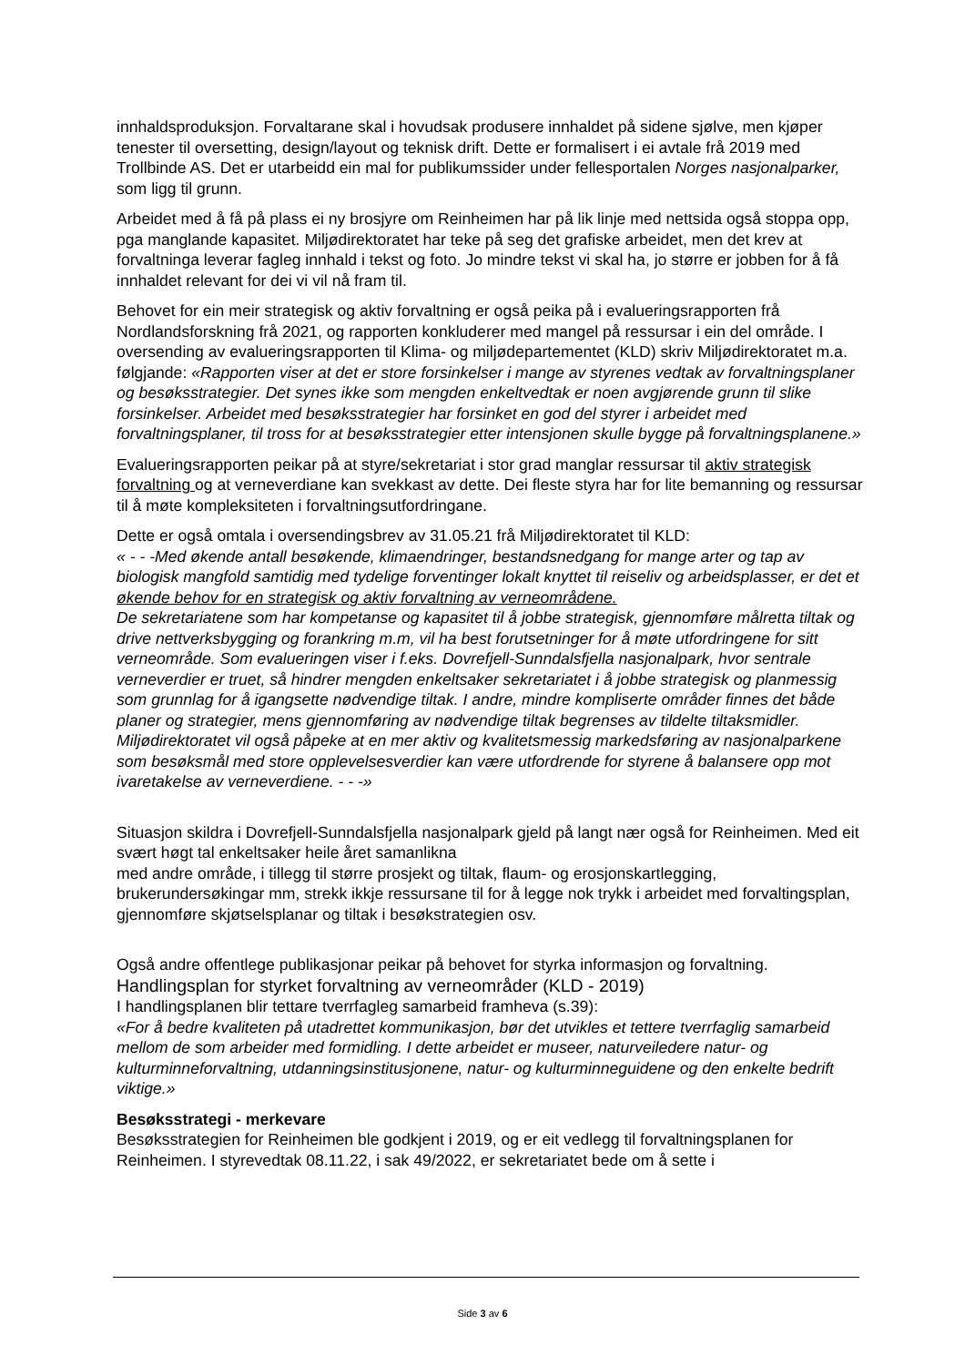innhaldsproduksjon. Forvaltarane skal i hovudsak produsere innhaldet på sidene sjølve, men kjøper tenester til oversetting, design/layout og teknisk drift. Dette er formalisert i ei avtale frå 2019 med Trollbinde AS. Det er utarbeidd ein mal for publikumssider under fellesportalen Norges nasjonalparker, som ligg til grunn.
Arbeidet med å få på plass ei ny brosjyre om Reinheimen har på lik linje med nettsida også stoppa opp, pga manglande kapasitet. Miljødirektoratet har teke på seg det grafiske arbeidet, men det krev at forvaltninga leverar fagleg innhald i tekst og foto. Jo mindre tekst vi skal ha, jo større er jobben for å få innhaldet relevant for dei vi vil nå fram til.
Behovet for ein meir strategisk og aktiv forvaltning er også peika på i evalueringsrapporten frå Nordlandsforskning frå 2021, og rapporten konkluderer med mangel på ressursar i ein del område. I oversending av evalueringsrapporten til Klima- og miljødepartementet (KLD) skriv Miljødirektoratet m.a. følgjande: «Rapporten viser at det er store forsinkelser i mange av styrenes vedtak av forvaltningsplaner og besøksstrategier. Det synes ikke som mengden enkeltvedtak er noen avgjørende grunn til slike forsinkelser. Arbeidet med besøksstrategier har forsinket en god del styrer i arbeidet med forvaltningsplaner, til tross for at besøksstrategier etter intensjonen skulle bygge på forvaltningsplanene.»
Evalueringsrapporten peikar på at styre/sekretariat i stor grad manglar ressursar til aktiv strategisk forvaltning og at verneverdiane kan svekkast av dette. Dei fleste styra har for lite bemanning og ressursar til å møte kompleksiteten i forvaltningsutfordringane.
Dette er også omtala i oversendingsbrev av 31.05.21 frå Miljødirektoratet til KLD:
« - - -Med økende antall besøkende, klimaendringer, bestandsnedgang for mange arter og tap av biologisk mangfold samtidig med tydelige forventinger lokalt knyttet til reiseliv og arbeidsplasser, er det et økende behov for en strategisk og aktiv forvaltning av verneområdene.
De sekretariatene som har kompetanse og kapasitet til å jobbe strategisk, gjennomføre målretta tiltak og drive nettverksbygging og forankring m.m, vil ha best forutsetninger for å møte utfordringene for sitt verneområde. Som evalueringen viser i f.eks. Dovrefjell-Sunndalsfjella nasjonalpark, hvor sentrale verneverdier er truet, så hindrer mengden enkeltsaker sekretariatet i å jobbe strategisk og planmessig som grunnlag for å igangsette nødvendige tiltak. I andre, mindre kompliserte områder finnes det både planer og strategier, mens gjennomføring av nødvendige tiltak begrenses av tildelte tiltaksmidler.
Miljødirektoratet vil også påpeke at en mer aktiv og kvalitetsmessig markedsføring av nasjonalparkene som besøksmål med store opplevelsesverdier kan være utfordrende for styrene å balansere opp mot ivaretakelse av verneverdiene. - - -»
Situasjon skildra i Dovrefjell-Sunndalsfjella nasjonalpark gjeld på langt nær også for Reinheimen. Med eit svært høgt tal enkeltsaker heile året samanlikna
med andre område, i tillegg til større prosjekt og tiltak, flaum- og erosjonskartlegging, brukerundersøkingar mm, strekk ikkje ressursane til for å legge nok trykk i arbeidet med forvaltingsplan, gjennomføre skjøtselsplanar og tiltak i besøkstrategien osv.
Også andre offentlege publikasjonar peikar på behovet for styrka informasjon og forvaltning.
Handlingsplan for styrket forvaltning av verneområder (KLD - 2019)
I handlingsplanen blir tettare tverrfagleg samarbeid framheva (s.39):
«For å bedre kvaliteten på utadrettet kommunikasjon, bør det utvikles et tettere tverrfaglig samarbeid mellom de som arbeider med formidling. I dette arbeidet er museer, naturveiledere natur- og kulturminneforvaltning, utdanningsinstitusjonene, natur- og kulturminneguidene og den enkelte bedrift viktige.»
Besøksstrategi - merkevare
Besøksstrategien for Reinheimen ble godkjent i 2019, og er eit vedlegg til forvaltningsplanen for Reinheimen. I styrevedtak 08.11.22, i sak 49/2022, er sekretariatet bede om å sette i
Side 3 av 6